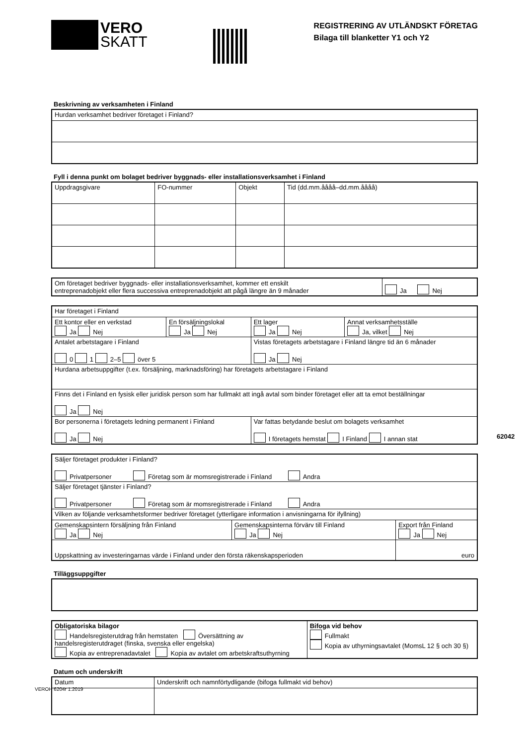VERO
SKATT
REGISTRERING AV UTLÄNDSKT FÖRETAG
Bilaga till blanketter Y1 och Y2
Beskrivning av verksamheten i Finland
| Hurdan verksamhet bedriver företaget i Finland? |
Fyll i denna punkt om bolaget bedriver byggnads- eller installationsverksamhet i Finland
| Uppdragsgivare | FO-nummer | Objekt | Tid (dd.mm.åååå–dd.mm.åååå) |
| Om företaget bedriver byggnads- eller installationsverksamhet, kommer ett enskilt entreprenadobjekt eller flera successiva entreprenadobjekt att pågå längre än 9 månader | Ja Nej |
| Har företaget i Finland | | | |
| Ett kontor eller en verkstad Ja Nej | En försäljningslokal Ja Nej | Ett lager Ja Nej | Annat verksamhetsställe Ja, vilket Nej |
| Antalet arbetstagare i Finland 0 1 2–5 över 5 | | Vistas företagets arbetstagare i Finland längre tid än 6 månader Ja Nej | |
| Hurdana arbetsuppgifter (t.ex. försäljning, marknadsföring) har företagets arbetstagare i Finland | | | |
| Finns det i Finland en fysisk eller juridisk person som har fullmakt att ingå avtal som binder företaget eller att ta emot beställningar Ja Nej | | | |
| Bor personerna i företagets ledning permanent i Finland Ja Nej | | Var fattas betydande beslut om bolagets verksamhet I företagets hemstat I Finland I annan stat | |
| Säljer företaget produkter i Finland? Privatpersoner Företag som är momsregistrerade i Finland Andra | | |
| Säljer företaget tjänster i Finland? Privatpersoner Företag som är momsregistrerade i Finland Andra | | |
| Vilken av följande verksamhetsformer bedriver företaget (ytterligare information i anvisningarna för ifyllning) | | |
| Gemenskapsintern försäljning från Finland Ja Nej | Gemenskapsinterna förvärv till Finland Ja Nej | Export från Finland Ja Nej |
| Uppskattning av investeringarnas värde i Finland under den första räkenskapsperioden | | euro |
Tilläggsuppgifter
| Obligatoriska bilagor Handelsregisterutdrag från hemstaten Översättning av handelsregisterutdraget (finska, svenska eller engelska) Kopia av entreprenadavtalet Kopia av avtalet om arbetskraftsuthyrning | Bifoga vid behov Fullmakt Kopia av uthyrningsavtalet (MomsL 12 § och 30 §) |
Datum och underskrift
| Datum | Underskrift och namnförtydligande (bifoga fullmakt vid behov) |
62042
VEROH 6204r 1.2019